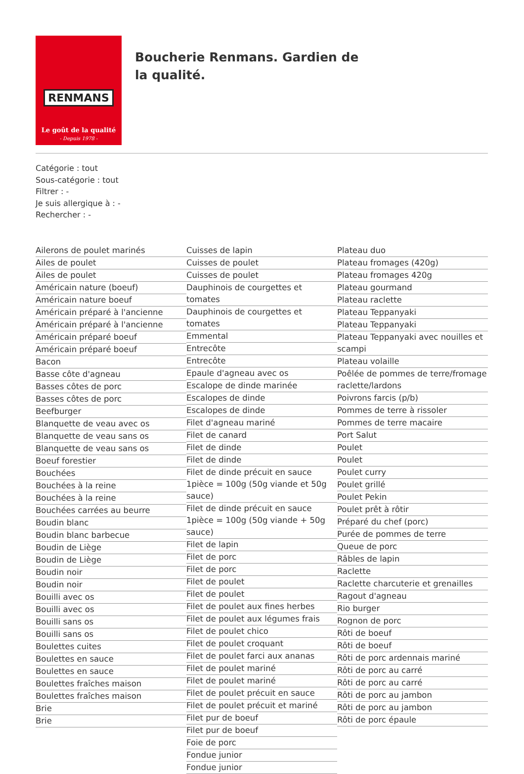RENMANS
Le goût de la qualité
- Depuis 1978 -
Boucherie Renmans. Gardien de la qualité.
Catégorie : tout
Sous-catégorie : tout
Filtrer : -
Je suis allergique à : -
Rechercher : -
Ailerons de poulet marinés
Ailes de poulet
Ailes de poulet
Américain nature (boeuf)
Américain nature boeuf
Américain préparé à l'ancienne
Américain préparé à l'ancienne
Américain préparé boeuf
Américain préparé boeuf
Bacon
Basse côte d'agneau
Basses côtes de porc
Basses côtes de porc
Beefburger
Blanquette de veau avec os
Blanquette de veau sans os
Blanquette de veau sans os
Boeuf forestier
Bouchées
Bouchées à la reine
Bouchées à la reine
Bouchées carrées au beurre
Boudin blanc
Boudin blanc barbecue
Boudin de Liège
Boudin de Liège
Boudin noir
Boudin noir
Bouilli avec os
Bouilli avec os
Bouilli sans os
Bouilli sans os
Boulettes cuites
Boulettes en sauce
Boulettes en sauce
Boulettes fraîches maison
Boulettes fraîches maison
Brie
Brie
Cuisses de lapin
Cuisses de poulet
Cuisses de poulet
Dauphinois de courgettes et tomates
Dauphinois de courgettes et tomates
Emmental
Entrecôte
Entrecôte
Epaule d'agneau avec os
Escalope de dinde marinée
Escalopes de dinde
Escalopes de dinde
Filet d'agneau mariné
Filet de canard
Filet de dinde
Filet de dinde
Filet de dinde précuit en sauce 1pièce = 100g (50g viande et 50g sauce)
Filet de dinde précuit en sauce 1pièce = 100g (50g viande + 50g sauce)
Filet de lapin
Filet de porc
Filet de porc
Filet de poulet
Filet de poulet
Filet de poulet aux fines herbes
Filet de poulet aux légumes frais
Filet de poulet chico
Filet de poulet croquant
Filet de poulet farci aux ananas
Filet de poulet mariné
Filet de poulet mariné
Filet de poulet précuit en sauce
Filet de poulet précuit et mariné
Filet pur de boeuf
Filet pur de boeuf
Foie de porc
Fondue junior
Fondue junior
Plateau duo
Plateau fromages (420g)
Plateau fromages 420g
Plateau gourmand
Plateau raclette
Plateau Teppanyaki
Plateau Teppanyaki
Plateau Teppanyaki avec nouilles et scampi
Plateau volaille
Poêlée de pommes de terre/fromage raclette/lardons
Poivrons farcis (p/b)
Pommes de terre à rissoler
Pommes de terre macaire
Port Salut
Poulet
Poulet
Poulet curry
Poulet grillé
Poulet Pekin
Poulet prêt à rôtir
Préparé du chef (porc)
Purée de pommes de terre
Queue de porc
Râbles de lapin
Raclette
Raclette charcuterie et grenailles
Ragout d'agneau
Rio burger
Rognon de porc
Rôti de boeuf
Rôti de boeuf
Rôti de porc ardennais mariné
Rôti de porc au carré
Rôti de porc au carré
Rôti de porc au jambon
Rôti de porc au jambon
Rôti de porc épaule